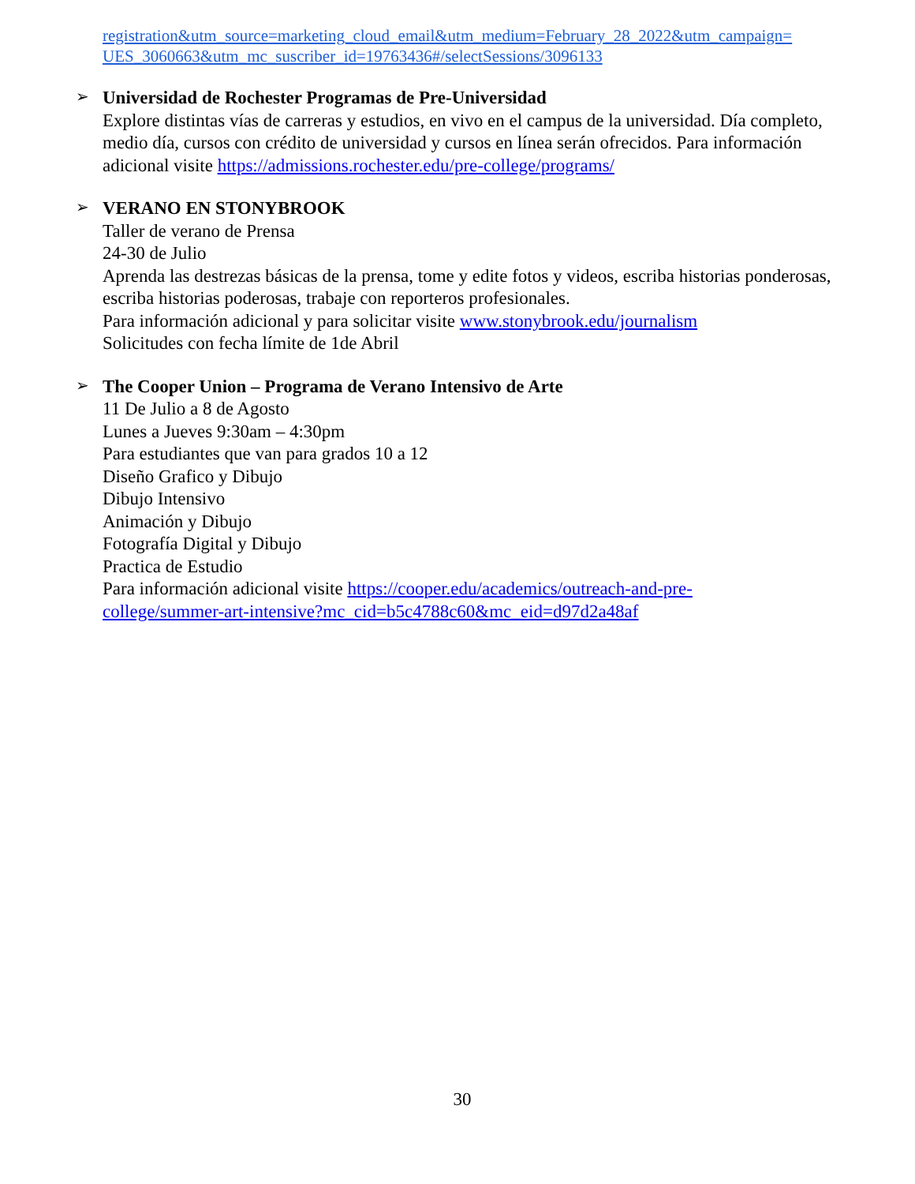registration&utm_source=marketing_cloud_email&utm_medium=February_28_2022&utm_campaign= UES_3060663&utm_mc_suscriber_id=19763436#/selectSessions/3096133
➢
Universidad de Rochester Programas de Pre-Universidad
Explore distintas vías de carreras y estudios, en vivo en el campus de la universidad. Día completo, medio día, cursos con crédito de universidad y cursos en línea serán ofrecidos. Para información adicional visite https://admissions.rochester.edu/pre-college/programs/
➢
VERANO EN STONYBROOK
Taller de verano de Prensa
24-30 de Julio
Aprenda las destrezas básicas de la prensa, tome y edite fotos y videos, escriba historias ponderosas, escriba historias poderosas, trabaje con reporteros profesionales.
Para información adicional y para solicitar visite www.stonybrook.edu/journalism
Solicitudes con fecha límite de 1de Abril
➢
The Cooper Union – Programa de Verano Intensivo de Arte
11 De Julio a 8 de Agosto
Lunes a Jueves 9:30am – 4:30pm
Para estudiantes que van para grados 10 a 12
Diseño Grafico y Dibujo
Dibujo Intensivo
Animación y Dibujo
Fotografía Digital y Dibujo
Practica de Estudio
Para información adicional visite https://cooper.edu/academics/outreach-and-pre-
college/summer-art-intensive?mc_cid=b5c4788c60&mc_eid=d97d2a48af
30